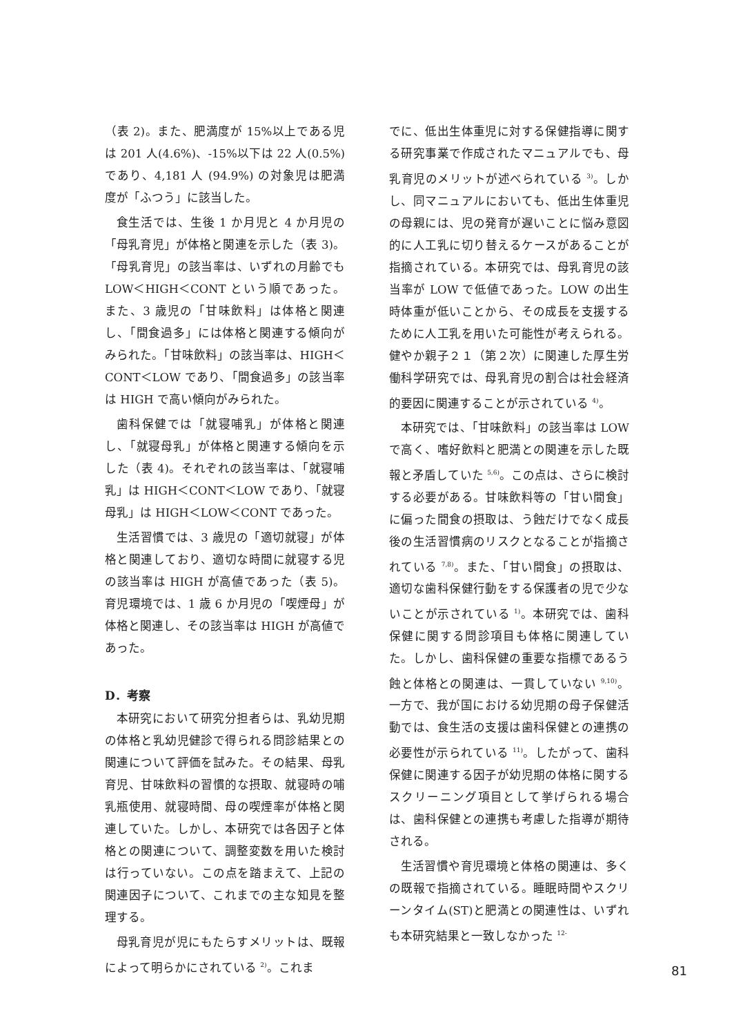（表 2)。また、肥満度が 15%以上である児は 201 人(4.6%)、-15%以下は 22 人(0.5%)であり、4,181 人 (94.9%) の対象児は肥満度が「ふつう」に該当した。
食生活では、生後 1 か月児と 4 か月児の「母乳育児」が体格と関連を示した（表 3)。「母乳育児」の該当率は、いずれの月齢でも LOW＜HIGH＜CONT という順であった。また、3 歳児の「甘味飲料」は体格と関連し、「間食過多」には体格と関連する傾向がみられた。「甘味飲料」の該当率は、HIGH＜CONT＜LOW であり、「間食過多」の該当率は HIGH で高い傾向がみられた。
歯科保健では「就寝哺乳」が体格と関連し、「就寝母乳」が体格と関連する傾向を示した（表 4)。それぞれの該当率は、「就寝哺乳」は HIGH＜CONT＜LOW であり、「就寝母乳」は HIGH＜LOW＜CONT であった。
生活習慣では、3 歳児の「適切就寝」が体格と関連しており、適切な時間に就寝する児の該当率は HIGH が高値であった（表 5)。育児環境では、1 歳 6 か月児の「喫煙母」が体格と関連し、その該当率は HIGH が高値であった。
D．考察
本研究において研究分担者らは、乳幼児期の体格と乳幼児健診で得られる問診結果との関連について評価を試みた。その結果、母乳育児、甘味飲料の習慣的な摂取、就寝時の哺乳瓶使用、就寝時間、母の喫煙率が体格と関連していた。しかし、本研究では各因子と体格との関連について、調整変数を用いた検討は行っていない。この点を踏まえて、上記の関連因子について、これまでの主な知見を整理する。
母乳育児が児にもたらすメリットは、既報によって明らかにされている <sup>2)</sup>。これま
でに、低出生体重児に対する保健指導に関する研究事業で作成されたマニュアルでも、母乳育児のメリットが述べられている <sup>3)</sup>。しかし、同マニュアルにおいても、低出生体重児の母親には、児の発育が遅いことに悩み意図的に人工乳に切り替えるケースがあることが指摘されている。本研究では、母乳育児の該当率が LOW で低値であった。LOW の出生時体重が低いことから、その成長を支援するために人工乳を用いた可能性が考えられる。健やか親子２１（第２次）に関連した厚生労働科学研究では、母乳育児の割合は社会経済的要因に関連することが示されている <sup>4)</sup>。
本研究では、「甘味飲料」の該当率は LOW で高く、嗜好飲料と肥満との関連を示した既報と矛盾していた <sup>5,6)</sup>。この点は、さらに検討する必要がある。甘味飲料等の「甘い間食」に偏った間食の摂取は、う蝕だけでなく成長後の生活習慣病のリスクとなることが指摘されている <sup>7,8)</sup>。また、「甘い間食」の摂取は、適切な歯科保健行動をする保護者の児で少ないことが示されている <sup>1)</sup>。本研究では、歯科保健に関する問診項目も体格に関連していた。しかし、歯科保健の重要な指標であるう蝕と体格との関連は、一貫していない <sup>9,10)</sup>。一方で、我が国における幼児期の母子保健活動では、食生活の支援は歯科保健との連携の必要性が示られている <sup>11)</sup>。したがって、歯科保健に関連する因子が幼児期の体格に関するスクリーニング項目として挙げられる場合は、歯科保健との連携も考慮した指導が期待される。
生活習慣や育児環境と体格の関連は、多くの既報で指摘されている。睡眠時間やスクリーンタイム(ST)と肥満との関連性は、いずれも本研究結果と一致しなかった <sup>12-</sup>
81